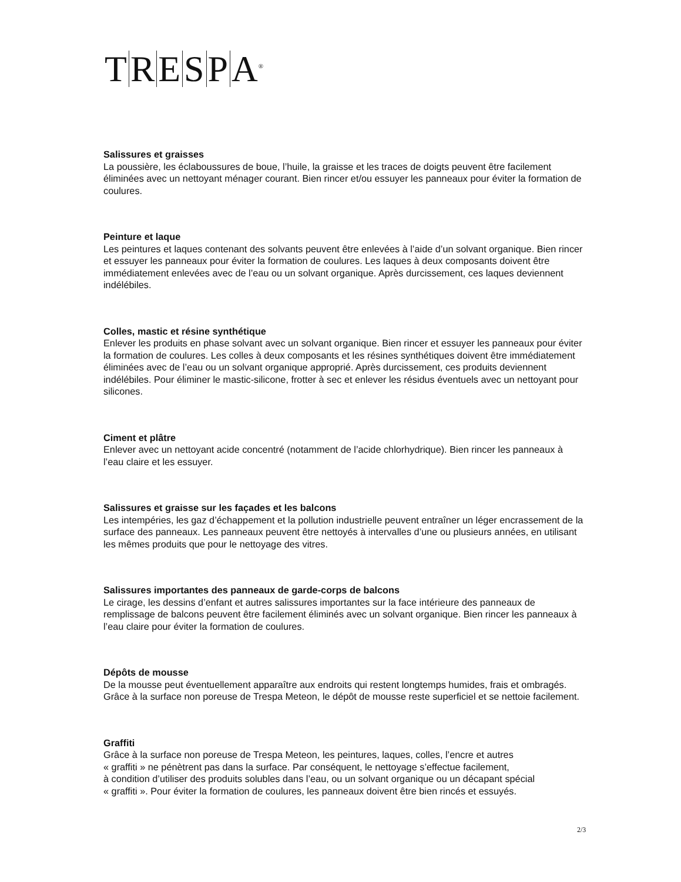TRESP A<sup>®</sup>
Salissures et graisses
La poussière, les éclaboussures de boue, l’huile, la graisse et les traces de doigts peuvent être facilement éliminées avec un nettoyant ménager courant. Bien rincer et/ou essuyer les panneaux pour éviter la formation de coulures.
Peinture et laque
Les peintures et laques contenant des solvants peuvent être enlevées à l’aide d’un solvant organique. Bien rincer et essuyer les panneaux pour éviter la formation de coulures. Les laques à deux composants doivent être immédiatement enlevées avec de l’eau ou un solvant organique. Après durcissement, ces laques deviennent indélébiles.
Colles, mastic et résine synthétique
Enlever les produits en phase solvant avec un solvant organique. Bien rincer et essuyer les panneaux pour éviter la formation de coulures. Les colles à deux composants et les résines synthétiques doivent être immédiatement éliminées avec de l’eau ou un solvant organique approprié. Après durcissement, ces produits deviennent indélébiles. Pour éliminer le mastic-silicone, frotter à sec et enlever les résidus éventuels avec un nettoyant pour silicones.
Ciment et plâtre
Enlever avec un nettoyant acide concentré (notamment de l’acide chlorhydrique). Bien rincer les panneaux à l’eau claire et les essuyer.
Salissures et graisse sur les façades et les balcons
Les intempéries, les gaz d’échappement et la pollution industrielle peuvent entraîner un léger encrassement de la surface des panneaux. Les panneaux peuvent être nettoyés à intervalles d’une ou plusieurs années, en utilisant les mêmes produits que pour le nettoyage des vitres.
Salissures importantes des panneaux de garde-corps de balcons
Le cirage, les dessins d’enfant et autres salissures importantes sur la face intérieure des panneaux de remplissage de balcons peuvent être facilement éliminés avec un solvant organique. Bien rincer les panneaux à l’eau claire pour éviter la formation de coulures.
Dépôts de mousse
De la mousse peut éventuellement apparaître aux endroits qui restent longtemps humides, frais et ombragés. Grâce à la surface non poreuse de Trespa Meteon, le dépôt de mousse reste superficiel et se nettoie facilement.
Graffiti
Grâce à la surface non poreuse de Trespa Meteon, les peintures, laques, colles, l’encre et autres
« graffiti » ne pénètrent pas dans la surface. Par conséquent, le nettoyage s’effectue facilement,
à condition d’utiliser des produits solubles dans l’eau, ou un solvant organique ou un décapant spécial
« graffiti ». Pour éviter la formation de coulures, les panneaux doivent être bien rincés et essuyés.
2/3